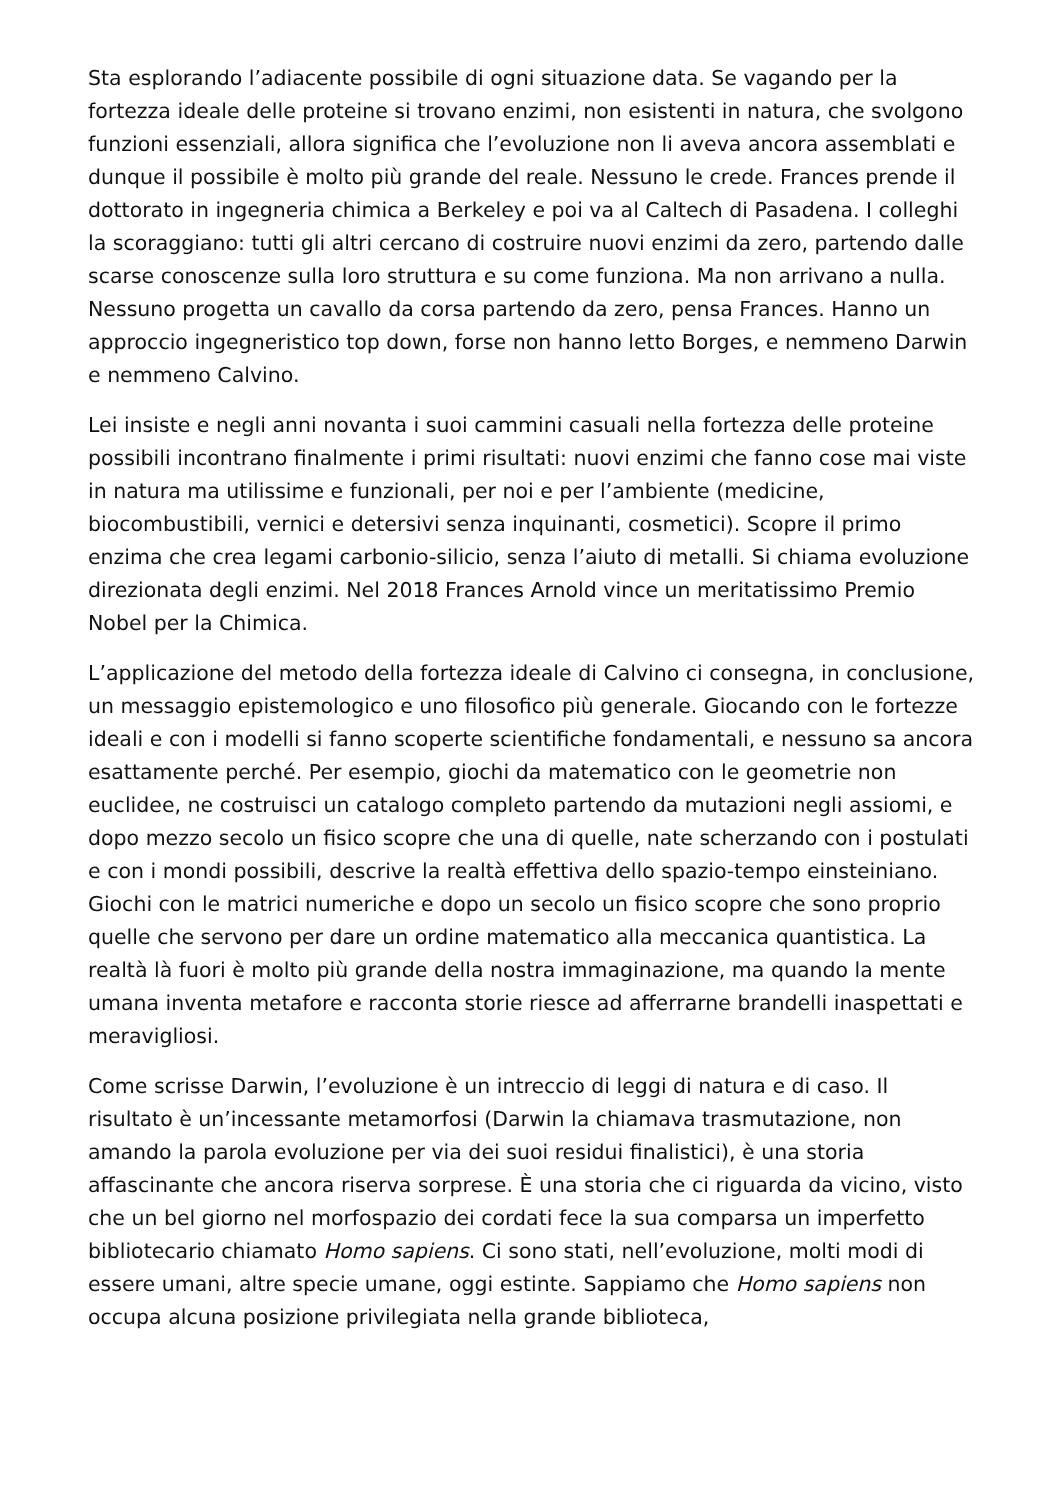Sta esplorando l’adiacente possibile di ogni situazione data. Se vagando per la fortezza ideale delle proteine si trovano enzimi, non esistenti in natura, che svolgono funzioni essenziali, allora significa che l’evoluzione non li aveva ancora assemblati e dunque il possibile è molto più grande del reale. Nessuno le crede. Frances prende il dottorato in ingegneria chimica a Berkeley e poi va al Caltech di Pasadena. I colleghi la scoraggiano: tutti gli altri cercano di costruire nuovi enzimi da zero, partendo dalle scarse conoscenze sulla loro struttura e su come funziona. Ma non arrivano a nulla. Nessuno progetta un cavallo da corsa partendo da zero, pensa Frances. Hanno un approccio ingegneristico top down, forse non hanno letto Borges, e nemmeno Darwin e nemmeno Calvino.
Lei insiste e negli anni novanta i suoi cammini casuali nella fortezza delle proteine possibili incontrano finalmente i primi risultati: nuovi enzimi che fanno cose mai viste in natura ma utilissime e funzionali, per noi e per l’ambiente (medicine, biocombustibili, vernici e detersivi senza inquinanti, cosmetici). Scopre il primo enzima che crea legami carbonio-silicio, senza l’aiuto di metalli. Si chiama evoluzione direzionata degli enzimi. Nel 2018 Frances Arnold vince un meritatissimo Premio Nobel per la Chimica.
L’applicazione del metodo della fortezza ideale di Calvino ci consegna, in conclusione, un messaggio epistemologico e uno filosofico più generale. Giocando con le fortezze ideali e con i modelli si fanno scoperte scientifiche fondamentali, e nessuno sa ancora esattamente perché. Per esempio, giochi da matematico con le geometrie non euclidee, ne costruisci un catalogo completo partendo da mutazioni negli assiomi, e dopo mezzo secolo un fisico scopre che una di quelle, nate scherzando con i postulati e con i mondi possibili, descrive la realtà effettiva dello spazio-tempo einsteiniano. Giochi con le matrici numeriche e dopo un secolo un fisico scopre che sono proprio quelle che servono per dare un ordine matematico alla meccanica quantistica. La realtà là fuori è molto più grande della nostra immaginazione, ma quando la mente umana inventa metafore e racconta storie riesce ad afferrarne brandelli inaspettati e meravigliosi.
Come scrisse Darwin, l’evoluzione è un intreccio di leggi di natura e di caso. Il risultato è un’incessante metamorfosi (Darwin la chiamava trasmutazione, non amando la parola evoluzione per via dei suoi residui finalistici), è una storia affascinante che ancora riserva sorprese. È una storia che ci riguarda da vicino, visto che un bel giorno nel morfospazio dei cordati fece la sua comparsa un imperfetto bibliotecario chiamato Homo sapiens. Ci sono stati, nell’evoluzione, molti modi di essere umani, altre specie umane, oggi estinte. Sappiamo che Homo sapiens non occupa alcuna posizione privilegiata nella grande biblioteca,